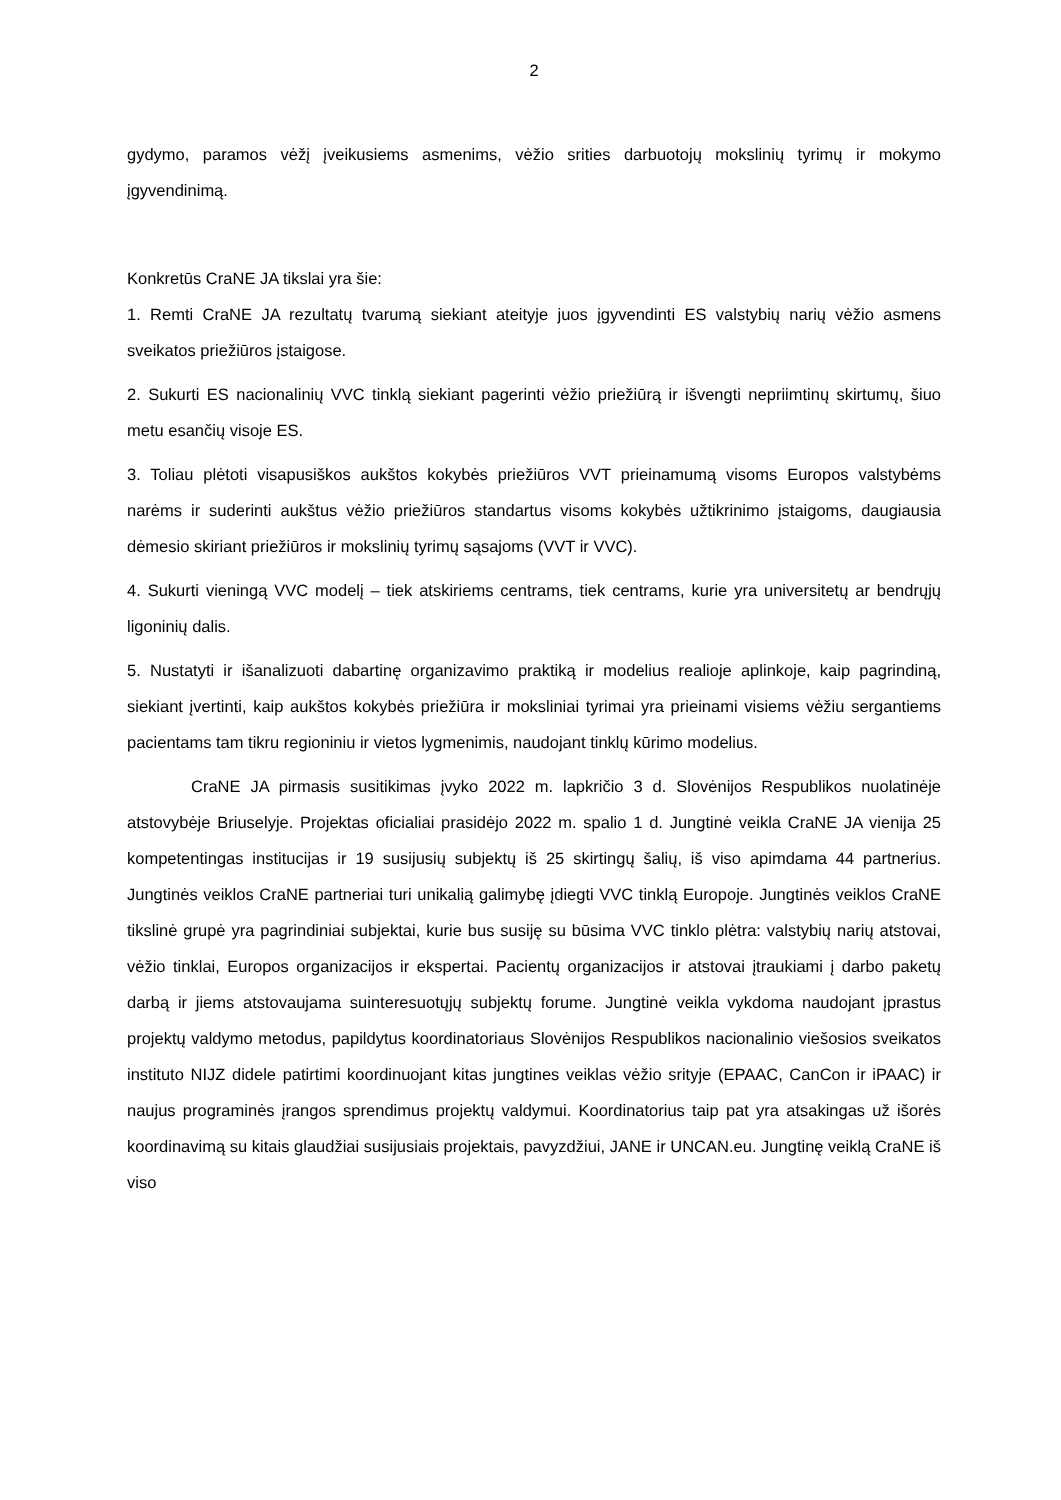2
gydymo, paramos vėžį įveikusiems asmenims, vėžio srities darbuotojų mokslinių tyrimų ir mokymo įgyvendinimą.
Konkretūs CraNE JA tikslai yra šie:
1. Remti CraNE JA rezultatų tvarumą siekiant ateityje juos įgyvendinti ES valstybių narių vėžio asmens sveikatos priežiūros įstaigose.
2. Sukurti ES nacionalinių VVC tinklą siekiant pagerinti vėžio priežiūrą ir išvengti nepriimtinų skirtumų, šiuo metu esančių visoje ES.
3. Toliau plėtoti visapusiškos aukštos kokybės priežiūros VVT prieinamumą visoms Europos valstybėms narėms ir suderinti aukštus vėžio priežiūros standartus visoms kokybės užtikrinimo įstaigoms, daugiausia dėmesio skiriant priežiūros ir mokslinių tyrimų sąsajoms (VVT ir VVC).
4. Sukurti vieningą VVC modelį – tiek atskiriems centrams, tiek centrams, kurie yra universitetų ar bendrųjų ligoninių dalis.
5. Nustatyti ir išanalizuoti dabartinę organizavimo praktiką ir modelius realioje aplinkoje, kaip pagrindiną, siekiant įvertinti, kaip aukštos kokybės priežiūra ir moksliniai tyrimai yra prieinami visiems vėžiu sergantiems pacientams tam tikru regioniniu ir vietos lygmenimis, naudojant tinklų kūrimo modelius.
CraNE JA pirmasis susitikimas įvyko 2022 m. lapkričio 3 d. Slovėnijos Respublikos nuolatinėje atstovybėje Briuselyje. Projektas oficialiai prasidėjo 2022 m. spalio 1 d. Jungtinė veikla CraNE JA vienija 25 kompetentingas institucijas ir 19 susijusių subjektų iš 25 skirtingų šalių, iš viso apimdama 44 partnerius. Jungtinės veiklos CraNE partneriai turi unikalią galimybę įdiegti VVC tinklą Europoje. Jungtinės veiklos CraNE tikslinė grupė yra pagrindiniai subjektai, kurie bus susiję su būsima VVC tinklo plėtra: valstybių narių atstovai, vėžio tinklai, Europos organizacijos ir ekspertai. Pacientų organizacijos ir atstovai įtraukiami į darbo paketų darbą ir jiems atstovaujama suinteresuotųjų subjektų forume. Jungtinė veikla vykdoma naudojant įprastus projektų valdymo metodus, papildytus koordinatoriaus Slovėnijos Respublikos nacionalinio viešosios sveikatos instituto NIJZ didele patirtimi koordinuojant kitas jungtines veiklas vėžio srityje (EPAAC, CanCon ir iPAAC) ir naujus programinės įrangos sprendimus projektų valdymui. Koordinatorius taip pat yra atsakingas už išorės koordinavimą su kitais glaudžiai susijusiais projektais, pavyzdžiui, JANE ir UNCAN.eu. Jungtinę veiklą CraNE iš viso